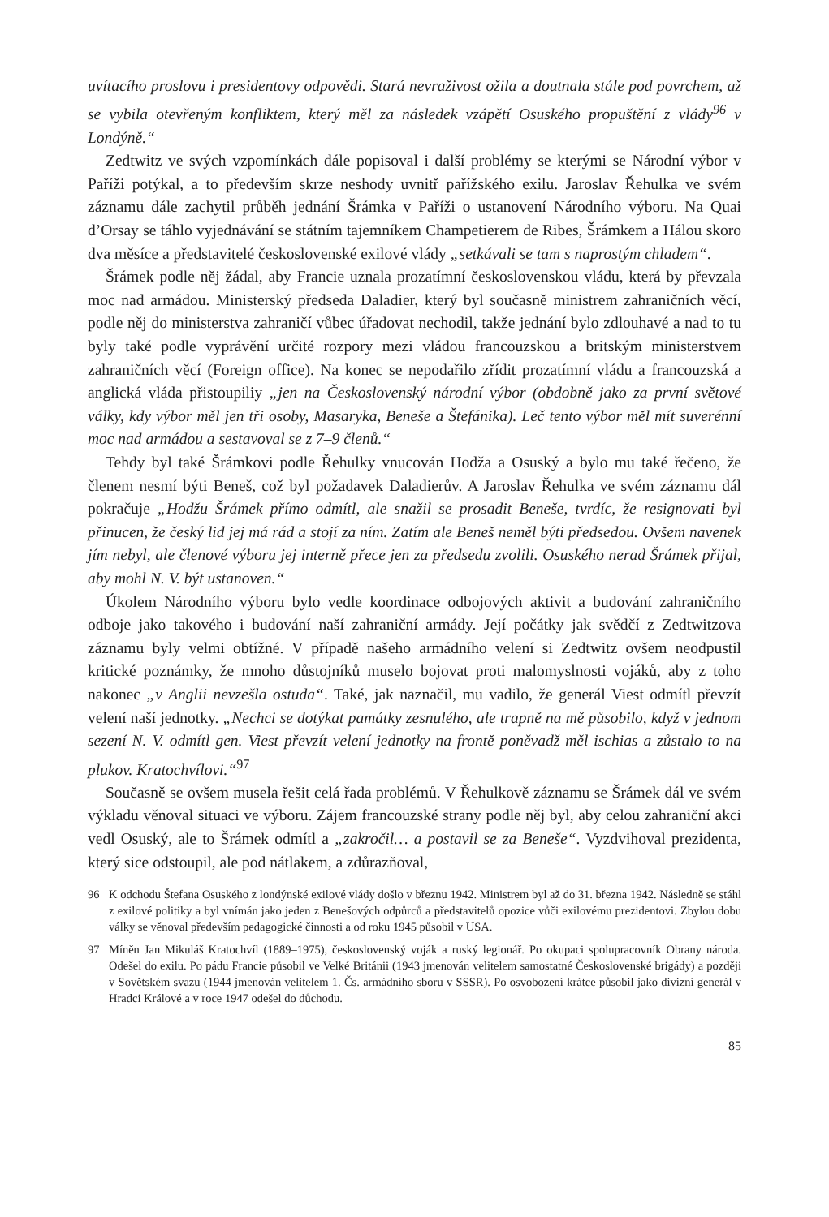uvítacího proslovu i presidentovy odpovědi. Stará nevraživost ožila a doutnala stále pod povrchem, až se vybila otevřeným konfliktem, který měl za následek vzápětí Osuského propuštění z vlády<sup>96</sup> v Londýně.“
Zedtwitz ve svých vzpomínkách dále popisoval i další problémy se kterými se Národní výbor v Paříži potýkal, a to především skrze neshody uvnitř pařížského exilu. Jaroslav Řehulka ve svém záznamu dále zachytil průběh jednání Šrámka v Paříži o ustanovení Národního výboru. Na Quai d’Orsay se táhlo vyjednávání se státním tajemníkem Champetierem de Ribes, Šrámkem a Hálou skoro dva měsíce a představitelé československé exilové vlády „setkávali se tam s naprostým chladem“.
Šrámek podle něj žádal, aby Francie uznala prozatímní československou vládu, která by převzala moc nad armádou. Ministerský předseda Daladier, který byl současně ministrem zahraničních věcí, podle něj do ministerstva zahraničí vůbec úřadovat nechodil, takže jednání bylo zdlouhavé a nad to tu byly také podle vyprávění určité rozpory mezi vládou francouzskou a britským ministerstvem zahraničních věcí (Foreign office). Na konec se nepodařilo zřídit prozatímní vládu a francouzská a anglická vláda přistoupiliy „jen na Československý národní výbor (obdobně jako za první světové války, kdy výbor měl jen tři osoby, Masaryka, Beneše a Štefánika). Leč tento výbor měl mít suverénní moc nad armádou a sestavoval se z 7–9 členů.“
Tehdy byl také Šrámkovi podle Řehulky vnucován Hodža a Osuský a bylo mu také řečeno, že členem nesmí býti Beneš, což byl požadavek Daladierův. A Jaroslav Řehulka ve svém záznamu dál pokračuje „Hodžu Šrámek přímo odmítl, ale snažil se prosadit Beneše, tvrdíc, že resignovati byl přinucen, že český lid jej má rád a stojí za ním. Zatím ale Beneš neměl býti předsedou. Ovšem navenek jím nebyl, ale členové výboru jej interně přece jen za předsedu zvolili. Osuského nerad Šrámek přijal, aby mohl N. V. být ustanoven.“
Úkolem Národního výboru bylo vedle koordinace odbojových aktivit a budování zahraničního odboje jako takového i budování naší zahraniční armády. Její počátky jak svědčí z Zedtwitzova záznamu byly velmi obtížné. V případě našeho armádního velení si Zedtwitz ovšem neodpustil kritické poznámky, že mnoho důstojníků muselo bojovat proti malomyslnosti vojáků, aby z toho nakonec „v Anglii nevzešla ostuda“. Také, jak naznačil, mu vadilo, že generál Viest odmítl převzít velení naší jednotky. „Nechci se dotýkat památky zesnulého, ale trapně na mě působilo, když v jednom sezení N. V. odmítl gen. Viest převzít velení jednotky na frontě poněvadž měl ischias a zůstalo to na plukov. Kratochvílovi.“<sup>97</sup>
Současně se ovšem musela řešit celá řada problémů. V Řehulkově záznamu se Šrámek dál ve svém výkladu věnoval situaci ve výboru. Zájem francouzské strany podle něj byl, aby celou zahraniční akci vedl Osuský, ale to Šrámek odmítl a „zakročil… a postavil se za Beneše“. Vyzdvihoval prezidenta, který sice odstoupil, ale pod nátlakem, a zdůrazňoval,
96 K odchodu Štefana Osuského z londýnské exilové vlády došlo v březnu 1942. Ministrem byl až do 31. března 1942. Následně se stáhl z exilové politiky a byl vnímán jako jeden z Benešových odpůrců a představitelů opozice vůči exilovému prezidentovi. Zbylou dobu války se věnoval především pedagogické činnosti a od roku 1945 působil v USA.
97 Míněn Jan Mikuláš Kratochvíl (1889–1975), československý voják a ruský legionář. Po okupaci spolupracovník Obrany národa. Odešel do exilu. Po pádu Francie působil ve Velké Británii (1943 jmenován velitelem samostatné Československé brigády) a později v Sovětském svazu (1944 jmenován velitelem 1. Čs. armádního sboru v SSSR). Po osvobození krátce působil jako divizní generál v Hradci Králové a v roce 1947 odešel do důchodu.
85